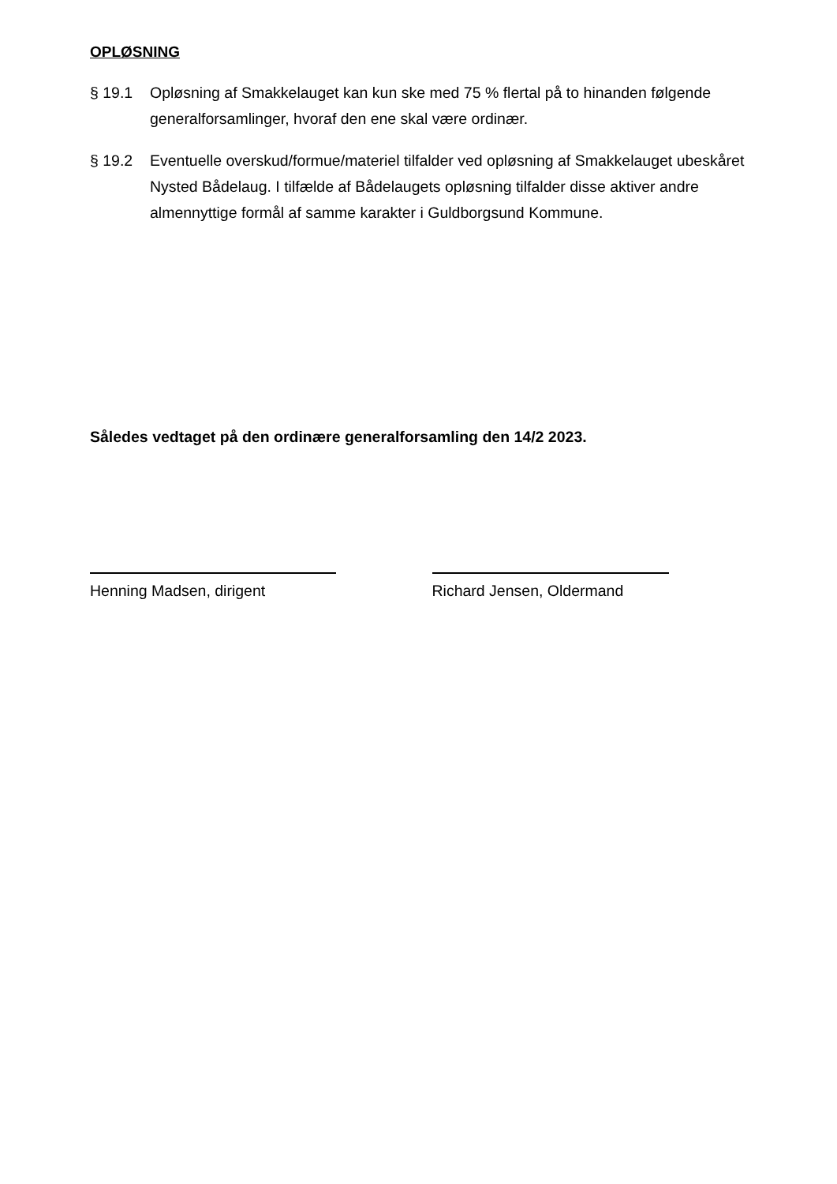OPLØSNING
§ 19.1 Opløsning af Smakkelauget kan kun ske med 75 % flertal på to hinanden følgende generalforsamlinger, hvoraf den ene skal være ordinær.
§ 19.2 Eventuelle overskud/formue/materiel tilfalder ved opløsning af Smakkelauget ubeskåret Nysted Bådelaug. I tilfælde af Bådelaugets opløsning tilfalder disse aktiver andre almennyttige formål af samme karakter i Guldborgsund Kommune.
Således vedtaget på den ordinære generalforsamling den 14/2 2023.
Henning Madsen, dirigent Richard Jensen, Oldermand